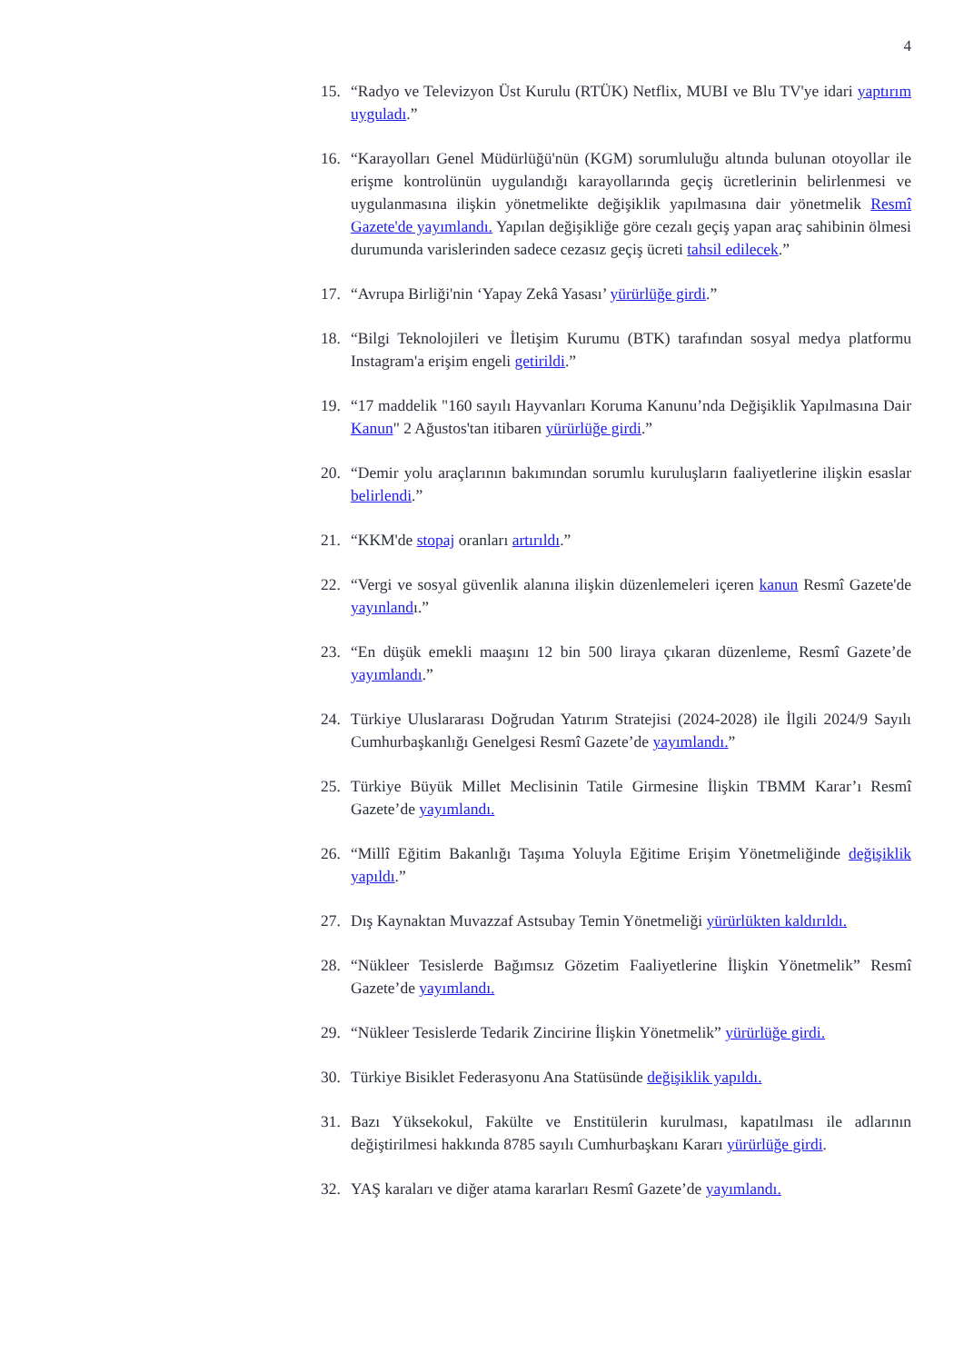4
15. “Radyo ve Televizyon Üst Kurulu (RTÜK) Netflix, MUBI ve Blu TV'ye idari yaptırım uyguladı.”
16. “Karayolları Genel Müdürlüğü'nün (KGM) sorumluluğu altında bulunan otoyollar ile erişme kontrolünün uygulandığı karayollarında geçiş ücretlerinin belirlenmesi ve uygulanmasına ilişkin yönetmelikte değişiklik yapılmasına dair yönetmelik Resmî Gazete'de yayımlandı. Yapılan değişikliğe göre cezalı geçiş yapan araç sahibinin ölmesi durumunda varislerinden sadece cezasız geçiş ücreti tahsil edilecek.”
17. “Avrupa Birliği'nin ‘Yapay Zekâ Yasası’ yürürlüğe girdi.”
18. “Bilgi Teknolojileri ve İletişim Kurumu (BTK) tarafından sosyal medya platformu Instagram'a erişim engeli getirildi.”
19. “17 maddelik "160 sayılı Hayvanları Koruma Kanunu’nda Değişiklik Yapılmasına Dair Kanun" 2 Ağustos'tan itibaren yürürlüğe girdi.”
20. “Demir yolu araçlarının bakımından sorumlu kuruluşların faaliyetlerine ilişkin esaslar belirlendi.”
21. “KKM'de stopaj oranları artırıldı.”
22. “Vergi ve sosyal güvenlik alanına ilişkin düzenlemeleri içeren kanun Resmî Gazete'de yayınlandı.”
23. “En düşük emekli maaşını 12 bin 500 liraya çıkaran düzenleme, Resmî Gazete’de yayımlandı.”
24. Türkiye Uluslararası Doğrudan Yatırım Stratejisi (2024-2028) ile İlgili 2024/9 Sayılı Cumhurbaşkanlığı Genelgesi Resmî Gazete’de yayımlandı.”
25. Türkiye Büyük Millet Meclisinin Tatile Girmesine İlişkin TBMM Karar’ı Resmî Gazete’de yayımlandı.
26. “Millî Eğitim Bakanlığı Taşıma Yoluyla Eğitime Erişim Yönetmeliğinde değişiklik yapıldı.”
27. Dış Kaynaktan Muvazzaf Astsubay Temin Yönetmeliği yürürlükten kaldırıldı.
28. “Nükleer Tesislerde Bağımsız Gözetim Faaliyetlerine İlişkin Yönetmelik” Resmî Gazete’de yayımlandı.
29. “Nükleer Tesislerde Tedarik Zincirine İlişkin Yönetmelik” yürürlüğe girdi.
30. Türkiye Bisiklet Federasyonu Ana Statüsünde değişiklik yapıldı.
31. Bazı Yüksekokul, Fakülte ve Enstitülerin kurulması, kapatılması ile adlarının değiştirilmesi hakkında 8785 sayılı Cumhurbaşkanı Kararı yürürlüğe girdi.
32. YAŞ karaları ve diğer atama kararları Resmî Gazete’de yayımlandı.